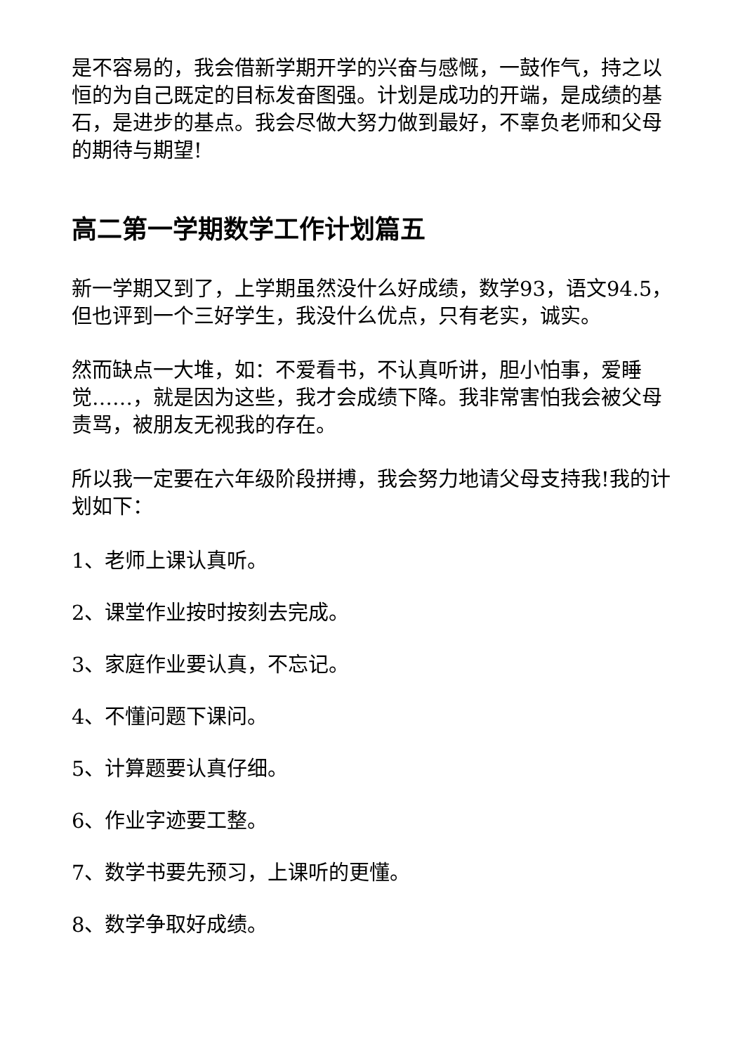是不容易的，我会借新学期开学的兴奋与感慨，一鼓作气，持之以恒的为自己既定的目标发奋图强。计划是成功的开端，是成绩的基石，是进步的基点。我会尽做大努力做到最好，不辜负老师和父母的期待与期望!
高二第一学期数学工作计划篇五
新一学期又到了，上学期虽然没什么好成绩，数学93，语文94.5，但也评到一个三好学生，我没什么优点，只有老实，诚实。
然而缺点一大堆，如：不爱看书，不认真听讲，胆小怕事，爱睡觉……，就是因为这些，我才会成绩下降。我非常害怕我会被父母责骂，被朋友无视我的存在。
所以我一定要在六年级阶段拼搏，我会努力地请父母支持我!我的计划如下：
1、老师上课认真听。
2、课堂作业按时按刻去完成。
3、家庭作业要认真，不忘记。
4、不懂问题下课问。
5、计算题要认真仔细。
6、作业字迹要工整。
7、数学书要先预习，上课听的更懂。
8、数学争取好成绩。